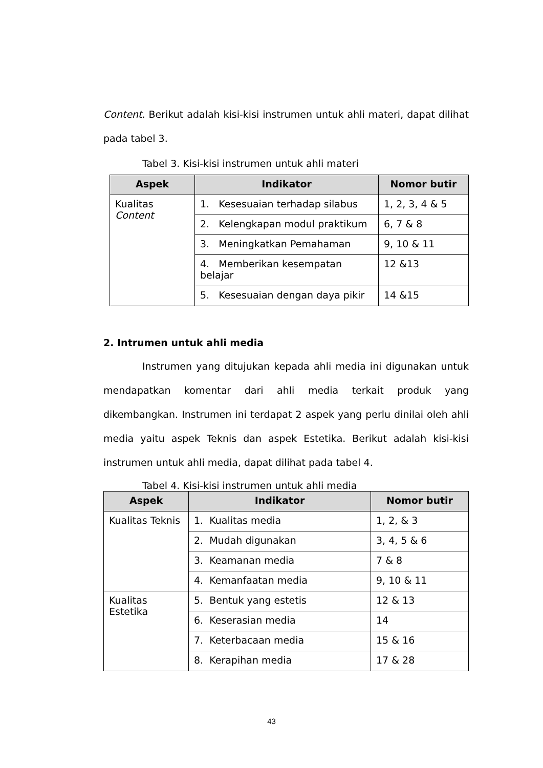Content. Berikut adalah kisi-kisi instrumen untuk ahli materi, dapat dilihat pada tabel 3.
Tabel 3. Kisi-kisi instrumen untuk ahli materi
| Aspek | Indikator | Nomor butir |
| --- | --- | --- |
| Kualitas Content | 1. Kesesuaian terhadap silabus | 1, 2, 3, 4 & 5 |
| | 2. Kelengkapan modul praktikum | 6, 7 & 8 |
| | 3. Meningkatkan Pemahaman | 9, 10 & 11 |
| | 4. Memberikan kesempatan belajar | 12 &13 |
| | 5. Kesesuaian dengan daya pikir | 14 &15 |
2. Intrumen untuk ahli media
Instrumen yang ditujukan kepada ahli media ini digunakan untuk mendapatkan komentar dari ahli media terkait produk yang dikembangkan. Instrumen ini terdapat 2 aspek yang perlu dinilai oleh ahli media yaitu aspek Teknis dan aspek Estetika. Berikut adalah kisi-kisi instrumen untuk ahli media, dapat dilihat pada tabel 4.
Tabel 4. Kisi-kisi instrumen untuk ahli media
| Aspek | Indikator | Nomor butir |
| --- | --- | --- |
| Kualitas Teknis | 1. Kualitas media | 1, 2, & 3 |
| | 2. Mudah digunakan | 3, 4, 5 & 6 |
| | 3. Keamanan media | 7 & 8 |
| | 4. Kemanfaatan media | 9, 10 & 11 |
| Kualitas Estetika | 5. Bentuk yang estetis | 12 & 13 |
| | 6. Keserasian media | 14 |
| | 7. Keterbacaan media | 15 & 16 |
| | 8. Kerapihan media | 17 & 28 |
43